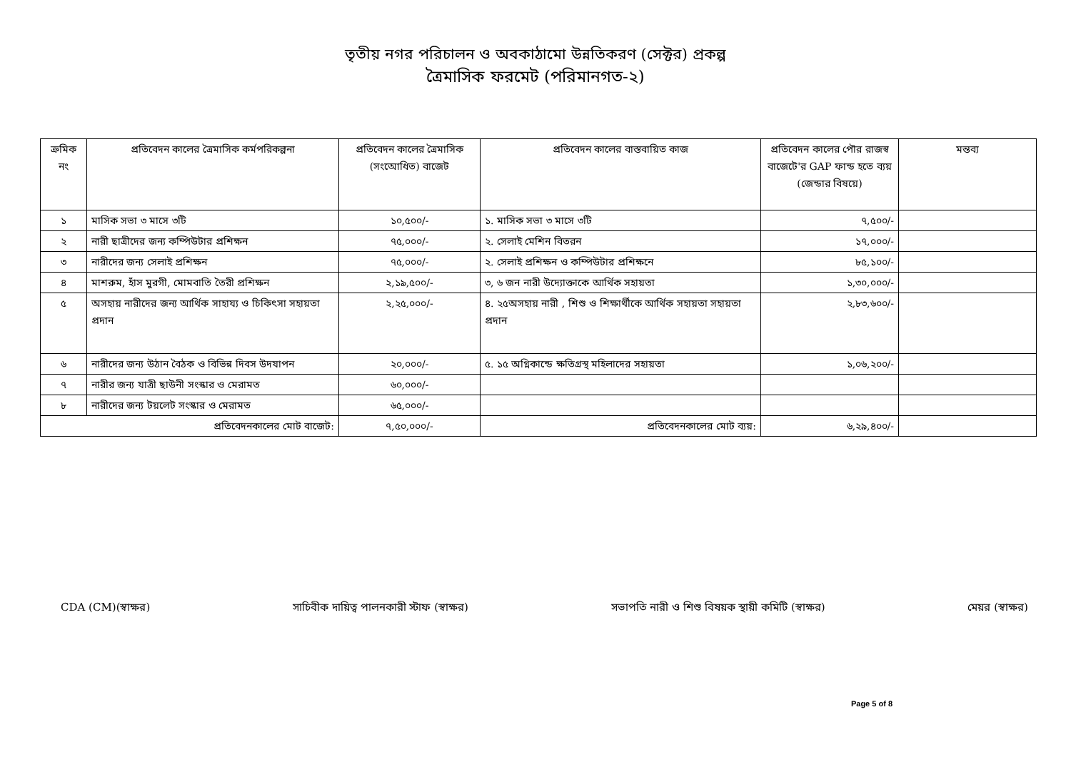তৃতীয় নগর পরিচালন ও অবকাঠামো উন্নতিকরণ (সেক্টর) প্রকল্প
ত্রৈমাসিক ফরমেট (পরিমানগত-২)
| ক্রমিক নং | প্রতিবেদন কালের ত্রৈমাসিক কর্মপরিকল্পনা | প্রতিবেদন কালের ত্রৈমাসিক (সংঅোধিত) বাজেট | প্রতিবেদন কালের বাস্তবায়িত কাজ | প্রতিবেদন কালের পৌর রাজস্ব বাজেটে'র GAP ফান্ড হতে ব্যয় (জেন্ডার বিষয়ে) | মন্তব্য |
| --- | --- | --- | --- | --- | --- |
| ১ | মাসিক সভা ৩ মাসে ৩টি | ১০,৫০০/- | ১. মাসিক সভা ৩ মাসে ৩টি | ৭,৫০০/- | |
| ২ | নারী ছাত্রীদের জন্য কম্পিউটার প্রশিক্ষন | ৭৫,০০০/- | ২. সেলাই মেশিন বিতরন | ১৭,০০০/- | |
| ৩ | নারীদের জন্য সেলাই প্রশিক্ষন | ৭৫,০০০/- | ২. সেলাই প্রশিক্ষন ও কম্পিউটার প্রশিক্ষনে | ৮৫,১০০/- | |
| ৪ | মাশরুম, হাঁস মুরগী, মোমবাতি তৈরী প্রশিক্ষন | ২,১৯,৫০০/- | ৩, ৬ জন নারী উদ্যোক্তাকে আর্থিক সহায়তা | ১,৩০,০০০/- | |
| ৫ | অসহায় নারীদের জন্য আর্থিক সাহায্য ও চিকিৎসা সহায়তা প্রদান | ২,২৫,০০০/- | ৪. ২৫অসহায় নারী , শিশু ও শিক্ষার্থীকে আর্থিক সহায়তা সহায়তা প্রদান | ২,৮৩,৬০০/- | |
| ৬ | নারীদের জন্য উঠান বৈঠক ও বিভিন্ন দিবস উদযাপন | ২০,০০০/- | ৫. ১৫ অগ্নিকান্ডে ক্ষতিগ্রস্থ মহিলাদের সহায়তা | ১,০৬,২০০/- | |
| ৭ | নারীর জন্য যাত্রী ছাউনী সংস্কার ও মেরামত | ৬০,০০০/- | | | |
| ৮ | নারীদের জন্য টয়লেট সংস্কার ও মেরামত | ৬৫,০০০/- | | | |
| প্রতিবেদনকালের মোট বাজেট: | | ৭,৫০,০০০/- | প্রতিবেদনকালের মোট ব্যয়: | ৬,২৯,৪০০/- | |
CDA (CM)(স্বাক্ষর) সাচিবীক দায়িত্ব পালনকারী স্টাফ (স্বাক্ষর) সভাপতি নারী ও শিশু বিষয়ক স্থায়ী কমিটি (স্বাক্ষর) মেয়র (স্বাক্ষর)
Page 5 of 8